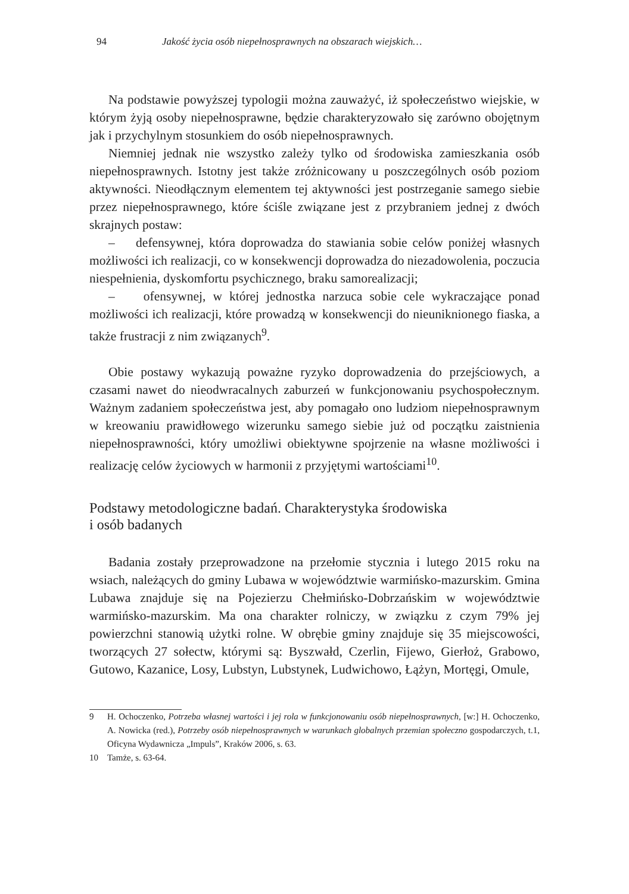94 Jakość życia osób niepełnosprawnych na obszarach wiejskich…
Na podstawie powyższej typologii można zauważyć, iż społeczeństwo wiejskie, w którym żyją osoby niepełnosprawne, będzie charakteryzowało się zarówno obojętnym jak i przychylnym stosunkiem do osób niepełnosprawnych.
Niemniej jednak nie wszystko zależy tylko od środowiska zamieszkania osób niepełnosprawnych. Istotny jest także zróżnicowany u poszczególnych osób poziom aktywności. Nieodłącznym elementem tej aktywności jest postrzeganie samego siebie przez niepełnosprawnego, które ściśle związane jest z przybraniem jednej z dwóch skrajnych postaw:
– defensywnej, która doprowadza do stawiania sobie celów poniżej własnych możliwości ich realizacji, co w konsekwencji doprowadza do niezadowolenia, poczucia niespełnienia, dyskomfortu psychicznego, braku samorealizacji;
– ofensywnej, w której jednostka narzuca sobie cele wykraczające ponad możliwości ich realizacji, które prowadzą w konsekwencji do nieuniknionego fiaska, a także frustracji z nim związanych<sup>9</sup>.
Obie postawy wykazują poważne ryzyko doprowadzenia do przejściowych, a czasami nawet do nieodwracalnych zaburzeń w funkcjonowaniu psychospołecznym. Ważnym zadaniem społeczeństwa jest, aby pomagało ono ludziom niepełnosprawnym w kreowaniu prawidłowego wizerunku samego siebie już od początku zaistnienia niepełnosprawności, który umożliwi obiektywne spojrzenie na własne możliwości i realizację celów życiowych w harmonii z przyjętymi wartościami<sup>10</sup>.
Podstawy metodologiczne badań. Charakterystyka środowiska
i osób badanych
Badania zostały przeprowadzone na przełomie stycznia i lutego 2015 roku na wsiach, należących do gminy Lubawa w województwie warmińsko-mazurskim. Gmina Lubawa znajduje się na Pojezierzu Chełmińsko-Dobrzańskim w województwie warmińsko-mazurskim. Ma ona charakter rolniczy, w związku z czym 79% jej powierzchni stanowią użytki rolne. W obrębie gminy znajduje się 35 miejscowości, tworzących 27 sołectw, którymi są: Byszwałd, Czerlin, Fijewo, Gierłoż, Grabowo, Gutowo, Kazanice, Losy, Lubstyn, Lubstynek, Ludwichowo, Łążyn, Mortęgi, Omule,
9 H. Ochoczenko, Potrzeba własnej wartości i jej rola w funkcjonowaniu osób niepełnosprawnych, [w:] H. Ochoczenko, A. Nowicka (red.), Potrzeby osób niepełnosprawnych w warunkach globalnych przemian społeczno gospodarczych, t.1, Oficyna Wydawnicza „Impuls”, Kraków 2006, s. 63.
10 Tamże, s. 63-64.